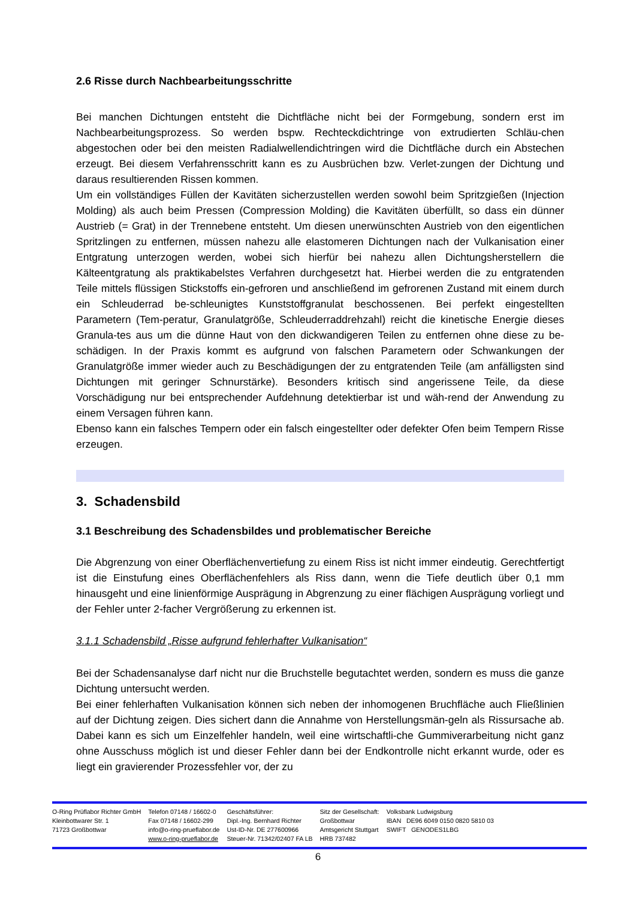2.6 Risse durch Nachbearbeitungsschritte
Bei manchen Dichtungen entsteht die Dichtfläche nicht bei der Formgebung, sondern erst im Nachbearbeitungsprozess. So werden bspw. Rechteckdichtringe von extrudierten Schläu-chen abgestochen oder bei den meisten Radialwellendichtringen wird die Dichtfläche durch ein Abstechen erzeugt. Bei diesem Verfahrensschritt kann es zu Ausbrüchen bzw. Verlet-zungen der Dichtung und daraus resultierenden Rissen kommen.
Um ein vollständiges Füllen der Kavitäten sicherzustellen werden sowohl beim Spritzgießen (Injection Molding) als auch beim Pressen (Compression Molding) die Kavitäten überfüllt, so dass ein dünner Austrieb (= Grat) in der Trennebene entsteht. Um diesen unerwünschten Austrieb von den eigentlichen Spritzlingen zu entfernen, müssen nahezu alle elastomeren Dichtungen nach der Vulkanisation einer Entgratung unterzogen werden, wobei sich hierfür bei nahezu allen Dichtungsherstellern die Kälteentgratung als praktikabelstes Verfahren durchgesetzt hat. Hierbei werden die zu entgratenden Teile mittels flüssigen Stickstoffs ein-gefroren und anschließend im gefrorenen Zustand mit einem durch ein Schleuderrad be-schleunigtes Kunststoffgranulat beschossenen. Bei perfekt eingestellten Parametern (Tem-peratur, Granulatgröße, Schleuderraddrehzahl) reicht die kinetische Energie dieses Granula-tes aus um die dünne Haut von den dickwandigeren Teilen zu entfernen ohne diese zu be-schädigen. In der Praxis kommt es aufgrund von falschen Parametern oder Schwankungen der Granulatgröße immer wieder auch zu Beschädigungen der zu entgratenden Teile (am anfälligsten sind Dichtungen mit geringer Schnurstärke). Besonders kritisch sind angerissene Teile, da diese Vorschädigung nur bei entsprechender Aufdehnung detektierbar ist und wäh-rend der Anwendung zu einem Versagen führen kann.
Ebenso kann ein falsches Tempern oder ein falsch eingestellter oder defekter Ofen beim Tempern Risse erzeugen.
3. Schadensbild
3.1 Beschreibung des Schadensbildes und problematischer Bereiche
Die Abgrenzung von einer Oberflächenvertiefung zu einem Riss ist nicht immer eindeutig. Gerechtfertigt ist die Einstufung eines Oberflächenfehlers als Riss dann, wenn die Tiefe deutlich über 0,1 mm hinausgeht und eine linienförmige Ausprägung in Abgrenzung zu einer flächigen Ausprägung vorliegt und der Fehler unter 2-facher Vergrößerung zu erkennen ist.
3.1.1 Schadensbild „Risse aufgrund fehlerhafter Vulkanisation“
Bei der Schadensanalyse darf nicht nur die Bruchstelle begutachtet werden, sondern es muss die ganze Dichtung untersucht werden.
Bei einer fehlerhaften Vulkanisation können sich neben der inhomogenen Bruchfläche auch Fließlinien auf der Dichtung zeigen. Dies sichert dann die Annahme von Herstellungsmän-geln als Rissursache ab. Dabei kann es sich um Einzelfehler handeln, weil eine wirtschaftli-che Gummiverarbeitung nicht ganz ohne Ausschuss möglich ist und dieser Fehler dann bei der Endkontrolle nicht erkannt wurde, oder es liegt ein gravierender Prozessfehler vor, der zu
O-Ring Prüflabor Richter GmbH
Kleinbottwarer Str. 1
71723 Großbottwar
Telefon 07148 / 16602-0
Fax 07148 / 16602-299
info@o-ring-prueflabor.de
www.o-ring-prueflabor.de
Geschäftsführer:
Dipl.-Ing. Bernhard Richter
Ust-ID-Nr. DE 277600966
Steuer-Nr. 71342/02407 FA LB
Sitz der Gesellschaft:
Großbottwar
Amtsgericht Stuttgart
HRB 737482
Volksbank Ludwigsburg
IBAN DE96 6049 0150 0820 5810 03
SWIFT GENODES1LBG
6